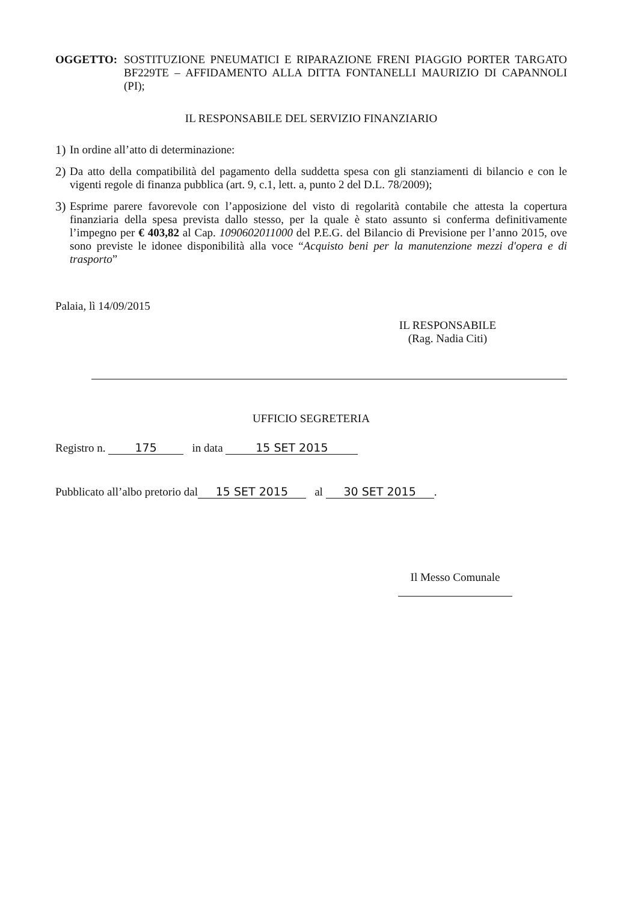OGGETTO: SOSTITUZIONE PNEUMATICI E RIPARAZIONE FRENI PIAGGIO PORTER TARGATO BF229TE – AFFIDAMENTO ALLA DITTA FONTANELLI MAURIZIO DI CAPANNOLI (PI);
IL RESPONSABILE DEL SERVIZIO FINANZIARIO
1)
In ordine all’atto di determinazione:
2)
Da atto della compatibilità del pagamento della suddetta spesa con gli stanziamenti di bilancio e con le vigenti regole di finanza pubblica (art. 9, c.1, lett. a, punto 2 del D.L. 78/2009);
3)
Esprime parere favorevole con l’apposizione del visto di regolarità contabile che attesta la copertura finanziaria della spesa prevista dallo stesso, per la quale è stato assunto si conferma definitivamente l’impegno per € 403,82 al Cap. 1090602011000 del P.E.G. del Bilancio di Previsione per l’anno 2015, ove sono previste le idonee disponibilità alla voce “Acquisto beni per la manutenzione mezzi d'opera e di trasporto”
Palaia, lì 14/09/2015
IL RESPONSABILE
(Rag. Nadia Citi)
UFFICIO SEGRETERIA
Registro n. 175 in data 15 SET 2015
Pubblicato all’albo pretorio dal 15 SET 2015 al 30 SET 2015.
Il Messo Comunale